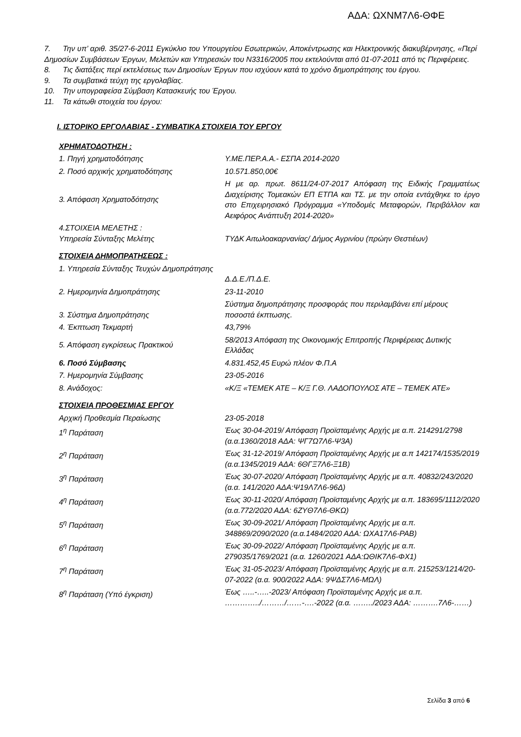ΑΔΑ: ΩΧΝΜ7Λ6-ΘΦΕ
7. Την υπ’ αριθ. 35/27-6-2011 Εγκύκλιο του Υπουργείου Εσωτερικών, Αποκέντρωσης και Ηλεκτρονικής διακυβέρνησης, «Περί Δημοσίων Συμβάσεων Έργων, Μελετών και Υπηρεσιών του Ν3316/2005 που εκτελούνται από 01-07-2011 από τις Περιφέρειες.
8. Τις διατάξεις περί εκτελέσεως των Δημοσίων Έργων που ισχύουν κατά το χρόνο δημοπράτησης του έργου.
9. Τα συμβατικά τεύχη της εργολαβίας.
10. Την υπογραφείσα Σύμβαση Κατασκευής του Έργου.
11. Τα κάτωθι στοιχεία του έργου:
Ι. ΙΣΤΟΡΙΚΟ ΕΡΓΟΛΑΒΙΑΣ - ΣΥΜΒΑΤΙΚΑ ΣΤΟΙΧΕΙΑ ΤΟΥ ΕΡΓΟΥ
ΧΡΗΜΑΤΟΔΟΤΗΣΗ :
| 1. Πηγή χρηματοδότησης | Υ.ΜΕ.ΠΕΡ.Α.Α.- ΕΣΠΑ 2014-2020 |
| 2. Ποσό αρχικής χρηματοδότησης | 10.571.850,00€ |
| 3. Απόφαση Χρηματοδότησης | Η με αρ. πρωτ. 8611/24-07-2017 Απόφαση της Ειδικής Γραμματέως Διαχείρισης Τομεακών ΕΠ ΕΤΠΑ και ΤΣ. με την οποία εντάχθηκε το έργο στο Επιχειρησιακό Πρόγραμμα «Υποδομές Μεταφορών, Περιβάλλον και Αειφόρος Ανάπτυξη 2014-2020» |
| 4.ΣΤΟΙΧΕΙΑ ΜΕΛΕΤΗΣ : Υπηρεσία Σύνταξης Μελέτης | ΤΥΔΚ Αιτωλοακαρνανίας/ Δήμος Αγρινίου (πρώην Θεστιέων) |
ΣΤΟΙΧΕΙΑ ΔΗΜΟΠΡΑΤΗΣΕΩΣ :
| 1. Υπηρεσία Σύνταξης Τευχών Δημοπράτησης | Δ.Δ.Ε./Π.Δ.Ε. |
| 2. Ημερομηνία Δημοπράτησης | 23-11-2010 |
| 3. Σύστημα Δημοπράτησης | Σύστημα δημοπράτησης προσφοράς που περιλαμβάνει επί μέρους ποσοστά έκπτωσης. |
| 4. Έκπτωση Τεκμαρτή | 43,79% |
| 5. Απόφαση εγκρίσεως Πρακτικού | 58/2013 Απόφαση της Οικονομικής Επιτροπής Περιφέρειας Δυτικής Ελλάδας |
| 6. Ποσό Σύμβασης | 4.831.452,45 Ευρώ πλέον Φ.Π.Α |
| 7. Ημερομηνία Σύμβασης | 23-05-2016 |
| 8. Ανάδοχος: | «Κ/Ξ «ΤΕΜΕΚ ΑΤΕ – Κ/Ξ Γ.Θ. ΛΑΔΟΠΟΥΛΟΣ ΑΤΕ – ΤΕΜΕΚ ΑΤΕ» |
ΣΤΟΙΧΕΙΑ ΠΡΟΘΕΣΜΙΑΣ ΕΡΓΟΥ
| Αρχική Προθεσμία Περαίωσης | 23-05-2018 |
| 1<sup>η</sup> Παράταση | Έως 30-04-2019/ Απόφαση Προϊσταμένης Αρχής με α.π. 214291/2798 (α.α.1360/2018 ΑΔΑ: ΨΓ7Ω7Λ6-Ψ3Α) |
| 2<sup>η</sup> Παράταση | Έως 31-12-2019/ Απόφαση Προϊσταμένης Αρχής με α.π 142174/1535/2019 (α.α.1345/2019 ΑΔΑ: 6ΘΓΞ7Λ6-Ξ1Β) |
| 3<sup>η</sup> Παράταση | Έως 30-07-2020/ Απόφαση Προϊσταμένης Αρχής με α.π. 40832/243/2020 (α.α. 141/2020 ΑΔΑ:Ψ19Λ7Λ6-96Δ) |
| 4<sup>η</sup> Παράταση | Έως 30-11-2020/ Απόφαση Προϊσταμένης Αρχής με α.π. 183695/1112/2020 (α.α.772/2020 ΑΔΑ: 6ΖΥΘ7Λ6-ΘΚΩ) |
| 5<sup>η</sup> Παράταση | Έως 30-09-2021/ Απόφαση Προϊσταμένης Αρχής με α.π. 348869/2090/2020 (α.α.1484/2020 ΑΔΑ: ΩΧΑ17Λ6-ΡΑΒ) |
| 6<sup>η</sup> Παράταση | Έως 30-09-2022/ Απόφαση Προϊσταμένης Αρχής με α.π. 279035/1769/2021 (α.α. 1260/2021 ΑΔΑ:ΩΘΙΚ7Λ6-ΦΧ1) |
| 7<sup>η</sup> Παράταση | Έως 31-05-2023/ Απόφαση Προϊσταμένης Αρχής με α.π. 215253/1214/20-07-2022 (α.α. 900/2022 ΑΔΑ: 9ΨΔΣ7Λ6-ΜΩΛ) |
| 8<sup>η</sup> Παράταση (Υπό έγκριση) | Έως …..-…..-2023/ Απόφαση Προϊσταμένης Αρχής με α.π. …………../………/……-….-2022 (α.α. ……../2023 ΑΔΑ: ……….7Λ6-……) |
Σελίδα 3 από 6